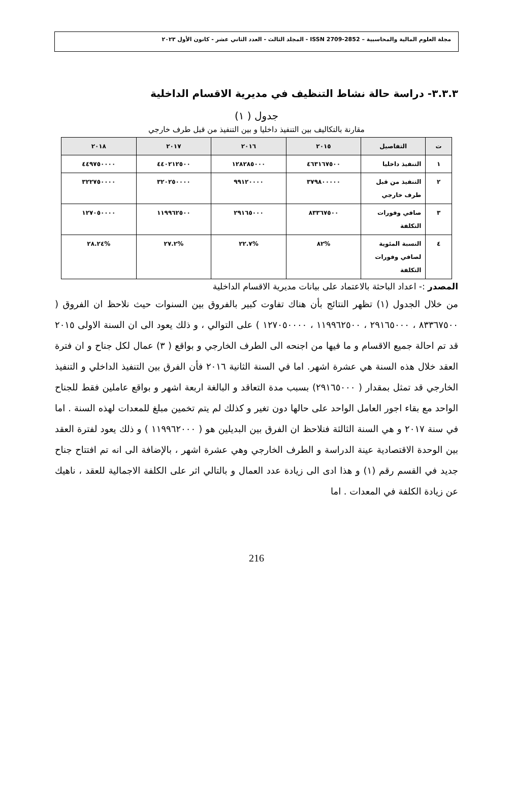مجلة العلوم المالية والمحاسبية – ISSN 2709-2852 - المجلد الثالث - العدد الثاني عشر - كانون الأول ٢٠٢٣
٣.٣.٣- دراسة حالة نشاط التنظيف في مديرية الاقسام الداخلية
جدول ( ١)
مقارنة بالتكاليف بين التنفيذ داخليا و بين التنفيذ من قبل طرف خارجي
| ت | التفاصيل | ٢٠١٥ | ٢٠١٦ | ٢٠١٧ | ٢٠١٨ |
| --- | --- | --- | --- | --- | --- |
| ١ | التنفيذ داخليا | ٤٦٣١٦٧٥٠٠ | ١٢٨٢٨٥٠٠٠ | ٤٤٠٢١٢٥٠٠ | ٤٤٩٧٥٠٠٠٠ |
| ٢ | التنفيذ من قبل طرف خارجي | ٣٧٩٨٠٠٠٠٠ | ٩٩١٢٠٠٠٠ | ٣٢٠٢٥٠٠٠٠ | ٣٢٢٧٥٠٠٠٠ |
| ٣ | صافي وفورات التكلفة | ٨٣٣٦٧٥٠٠ | ٢٩١٦٥٠٠٠ | ١١٩٩٦٢٥٠٠ | ١٢٧٠٥٠٠٠٠ |
| ٤ | النسبة المئوية لصافي وفورات التكلفة | %٨٢ | %٢٢.٧ | %٢٧.٢ | %٢٨.٢٤ |
المصدر :- اعداد الباحثة بالاعتماد على بيانات مديرية الاقسام الداخلية
من خلال الجدول (١) تظهر النتائج بأن هناك تفاوت كبير بالفروق بين السنوات حيث نلاحظ ان الفروق ( ٨٣٣٦٧٥٠٠ ، ٢٩١٦٥٠٠٠ ، ١١٩٩٦٢٥٠٠ ، ١٢٧٠٥٠٠٠٠ ) على التوالي ، و ذلك يعود الى ان السنة الاولى ٢٠١٥ قد تم احالة جميع الاقسام و ما فيها من اجنحه الى الطرف الخارجي و بواقع ( ٣) عمال لكل جناح و ان فترة العقد خلال هذه السنة هي عشرة اشهر. اما في السنة الثانية ٢٠١٦ فأن الفرق بين التنفيذ الداخلي و التنفيذ الخارجي قد تمثل بمقدار ( ٢٩١٦٥٠٠٠) بسبب مدة التعاقد و البالغة اربعة اشهر و بواقع عاملين فقط للجناح الواحد مع بقاء اجور العامل الواحد على حالها دون تغير و كذلك لم يتم تخمين مبلغ للمعدات لهذه السنة . اما في سنة ٢٠١٧ و هي السنة الثالثة فنلاحظ ان الفرق بين البديلين هو ( ١١٩٩٦٢٠٠٠ ) و ذلك يعود لفترة العقد بين الوحدة الاقتصادية عينة الدراسة و الطرف الخارجي وهي عشرة اشهر ، بالإضافة الى انه تم افتتاح جناح جديد في القسم رقم (١) و هذا ادى الى زيادة عدد العمال و بالتالي اثر على الكلفة الاجمالية للعقد ، ناهيك عن زيادة الكلفة في المعدات . اما
216